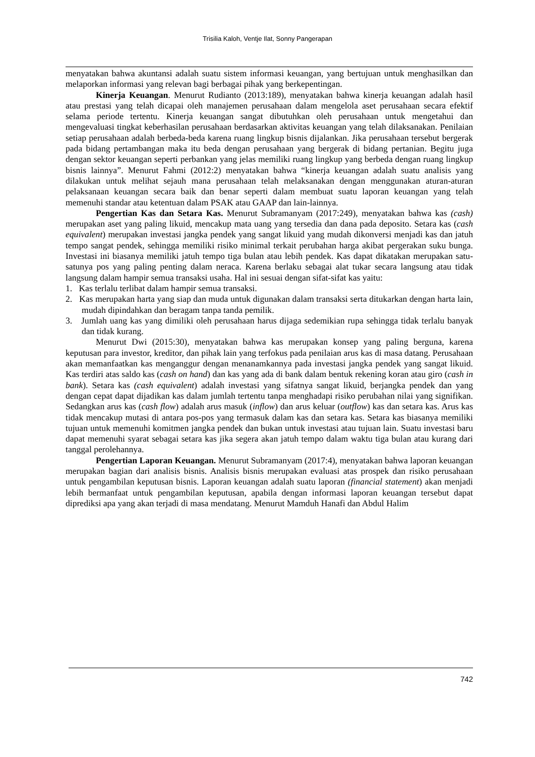Trisilia Kaloh, Ventje Ilat, Sonny Pangerapan
menyatakan bahwa akuntansi adalah suatu sistem informasi keuangan, yang bertujuan untuk menghasilkan dan melaporkan informasi yang relevan bagi berbagai pihak yang berkepentingan.
Kinerja Keuangan. Menurut Rudianto (2013:189), menyatakan bahwa kinerja keuangan adalah hasil atau prestasi yang telah dicapai oleh manajemen perusahaan dalam mengelola aset perusahaan secara efektif selama periode tertentu. Kinerja keuangan sangat dibutuhkan oleh perusahaan untuk mengetahui dan mengevaluasi tingkat keberhasilan perusahaan berdasarkan aktivitas keuangan yang telah dilaksanakan. Penilaian setiap perusahaan adalah berbeda-beda karena ruang lingkup bisnis dijalankan. Jika perusahaan tersebut bergerak pada bidang pertambangan maka itu beda dengan perusahaan yang bergerak di bidang pertanian. Begitu juga dengan sektor keuangan seperti perbankan yang jelas memiliki ruang lingkup yang berbeda dengan ruang lingkup bisnis lainnya”. Menurut Fahmi (2012:2) menyatakan bahwa “kinerja keuangan adalah suatu analisis yang dilakukan untuk melihat sejauh mana perusahaan telah melaksanakan dengan menggunakan aturan-aturan pelaksanaan keuangan secara baik dan benar seperti dalam membuat suatu laporan keuangan yang telah memenuhi standar atau ketentuan dalam PSAK atau GAAP dan lain-lainnya.
Pengertian Kas dan Setara Kas. Menurut Subramanyam (2017:249), menyatakan bahwa kas (cash) merupakan aset yang paling likuid, mencakup mata uang yang tersedia dan dana pada deposito. Setara kas (cash equivalent) merupakan investasi jangka pendek yang sangat likuid yang mudah dikonversi menjadi kas dan jatuh tempo sangat pendek, sehingga memiliki risiko minimal terkait perubahan harga akibat pergerakan suku bunga. Investasi ini biasanya memiliki jatuh tempo tiga bulan atau lebih pendek. Kas dapat dikatakan merupakan satu-satunya pos yang paling penting dalam neraca. Karena berlaku sebagai alat tukar secara langsung atau tidak langsung dalam hampir semua transaksi usaha. Hal ini sesuai dengan sifat-sifat kas yaitu:
1. Kas terlalu terlibat dalam hampir semua transaksi.
2. Kas merupakan harta yang siap dan muda untuk digunakan dalam transaksi serta ditukarkan dengan harta lain, mudah dipindahkan dan beragam tanpa tanda pemilik.
3. Jumlah uang kas yang dimiliki oleh perusahaan harus dijaga sedemikian rupa sehingga tidak terlalu banyak dan tidak kurang.
Menurut Dwi (2015:30), menyatakan bahwa kas merupakan konsep yang paling berguna, karena keputusan para investor, kreditor, dan pihak lain yang terfokus pada penilaian arus kas di masa datang. Perusahaan akan memanfaatkan kas menganggur dengan menanamkannya pada investasi jangka pendek yang sangat likuid. Kas terdiri atas saldo kas (cash on hand) dan kas yang ada di bank dalam bentuk rekening koran atau giro (cash in bank). Setara kas (cash equivalent) adalah investasi yang sifatnya sangat likuid, berjangka pendek dan yang dengan cepat dapat dijadikan kas dalam jumlah tertentu tanpa menghadapi risiko perubahan nilai yang signifikan. Sedangkan arus kas (cash flow) adalah arus masuk (inflow) dan arus keluar (outflow) kas dan setara kas. Arus kas tidak mencakup mutasi di antara pos-pos yang termasuk dalam kas dan setara kas. Setara kas biasanya memiliki tujuan untuk memenuhi komitmen jangka pendek dan bukan untuk investasi atau tujuan lain. Suatu investasi baru dapat memenuhi syarat sebagai setara kas jika segera akan jatuh tempo dalam waktu tiga bulan atau kurang dari tanggal perolehannya.
Pengertian Laporan Keuangan. Menurut Subramanyam (2017:4), menyatakan bahwa laporan keuangan merupakan bagian dari analisis bisnis. Analisis bisnis merupakan evaluasi atas prospek dan risiko perusahaan untuk pengambilan keputusan bisnis. Laporan keuangan adalah suatu laporan (financial statement) akan menjadi lebih bermanfaat untuk pengambilan keputusan, apabila dengan informasi laporan keuangan tersebut dapat diprediksi apa yang akan terjadi di masa mendatang. Menurut Mamduh Hanafi dan Abdul Halim
742